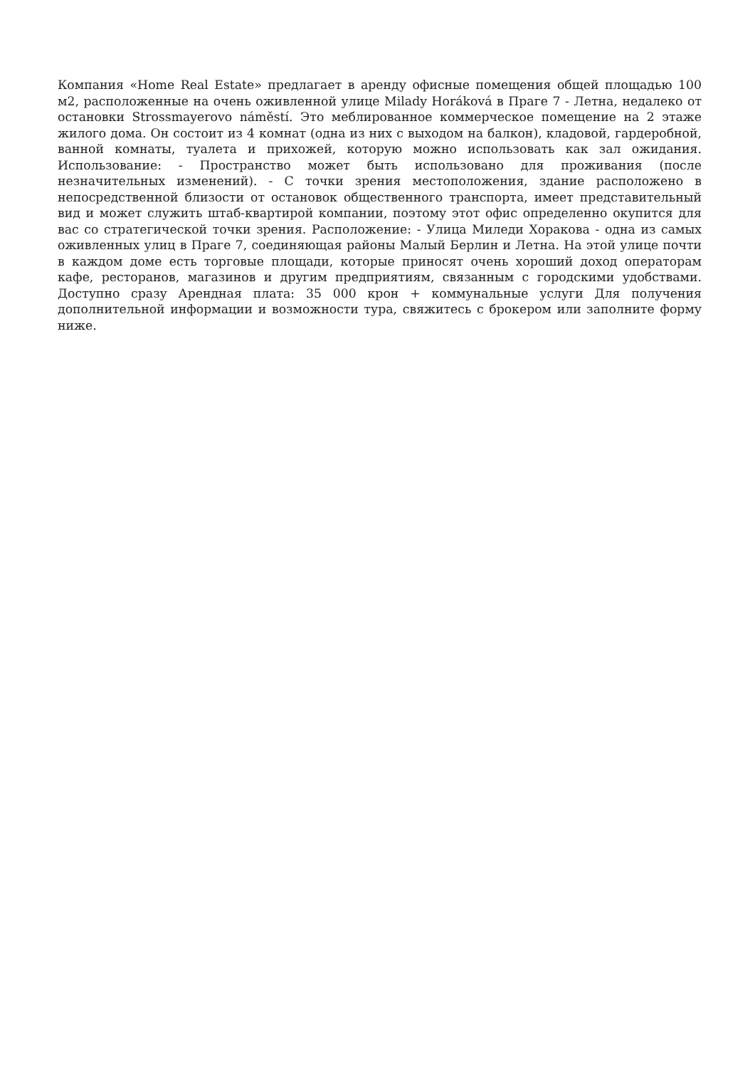Компания «Home Real Estate» предлагает в аренду офисные помещения общей площадью 100 м2, расположенные на очень оживленной улице Milady Horáková в Праге 7 - Летна, недалеко от остановки Strossmayerovo náměstí. Это меблированное коммерческое помещение на 2 этаже жилого дома. Он состоит из 4 комнат (одна из них с выходом на балкон), кладовой, гардеробной, ванной комнаты, туалета и прихожей, которую можно использовать как зал ожидания. Использование: - Пространство может быть использовано для проживания (после незначительных изменений). - С точки зрения местоположения, здание расположено в непосредственной близости от остановок общественного транспорта, имеет представительный вид и может служить штаб-квартирой компании, поэтому этот офис определенно окупится для вас со стратегической точки зрения. Расположение: - Улица Миледи Хоракова - одна из самых оживленных улиц в Праге 7, соединяющая районы Малый Берлин и Летна. На этой улице почти в каждом доме есть торговые площади, которые приносят очень хороший доход операторам кафе, ресторанов, магазинов и другим предприятиям, связанным с городскими удобствами. Доступно сразу Арендная плата: 35 000 крон + коммунальные услуги Для получения дополнительной информации и возможности тура, свяжитесь с брокером или заполните форму ниже.